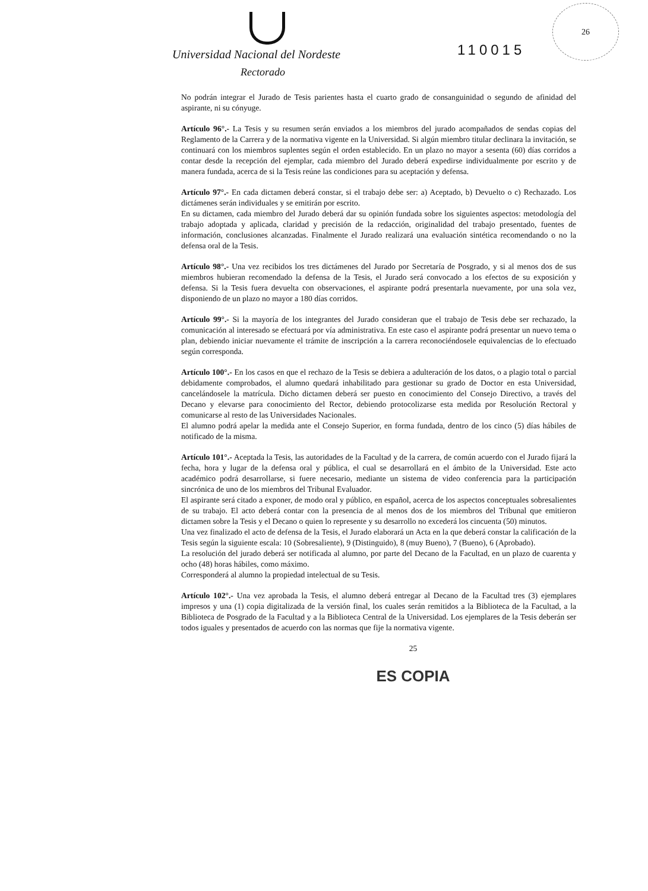Universidad Nacional del Nordeste
Rectorado
110015
26
No podrán integrar el Jurado de Tesis parientes hasta el cuarto grado de consanguinidad o segundo de afinidad del aspirante, ni su cónyuge.
Artículo 96°.- La Tesis y su resumen serán enviados a los miembros del jurado acompañados de sendas copias del Reglamento de la Carrera y de la normativa vigente en la Universidad. Si algún miembro titular declinara la invitación, se continuará con los miembros suplentes según el orden establecido. En un plazo no mayor a sesenta (60) días corridos a contar desde la recepción del ejemplar, cada miembro del Jurado deberá expedirse individualmente por escrito y de manera fundada, acerca de si la Tesis reúne las condiciones para su aceptación y defensa.
Artículo 97°.- En cada dictamen deberá constar, si el trabajo debe ser: a) Aceptado, b) Devuelto o c) Rechazado. Los dictámenes serán individuales y se emitirán por escrito.
En su dictamen, cada miembro del Jurado deberá dar su opinión fundada sobre los siguientes aspectos: metodología del trabajo adoptada y aplicada, claridad y precisión de la redacción, originalidad del trabajo presentado, fuentes de información, conclusiones alcanzadas. Finalmente el Jurado realizará una evaluación sintética recomendando o no la defensa oral de la Tesis.
Artículo 98°.- Una vez recibidos los tres dictámenes del Jurado por Secretaría de Posgrado, y si al menos dos de sus miembros hubieran recomendado la defensa de la Tesis, el Jurado será convocado a los efectos de su exposición y defensa. Si la Tesis fuera devuelta con observaciones, el aspirante podrá presentarla nuevamente, por una sola vez, disponiendo de un plazo no mayor a 180 días corridos.
Artículo 99°.- Si la mayoría de los integrantes del Jurado consideran que el trabajo de Tesis debe ser rechazado, la comunicación al interesado se efectuará por vía administrativa. En este caso el aspirante podrá presentar un nuevo tema o plan, debiendo iniciar nuevamente el trámite de inscripción a la carrera reconociéndosele equivalencias de lo efectuado según corresponda.
Artículo 100°.- En los casos en que el rechazo de la Tesis se debiera a adulteración de los datos, o a plagio total o parcial debidamente comprobados, el alumno quedará inhabilitado para gestionar su grado de Doctor en esta Universidad, cancelándosele la matrícula. Dicho dictamen deberá ser puesto en conocimiento del Consejo Directivo, a través del Decano y elevarse para conocimiento del Rector, debiendo protocolizarse esta medida por Resolución Rectoral y comunicarse al resto de las Universidades Nacionales.
El alumno podrá apelar la medida ante el Consejo Superior, en forma fundada, dentro de los cinco (5) días hábiles de notificado de la misma.
Artículo 101°.- Aceptada la Tesis, las autoridades de la Facultad y de la carrera, de común acuerdo con el Jurado fijará la fecha, hora y lugar de la defensa oral y pública, el cual se desarrollará en el ámbito de la Universidad. Este acto académico podrá desarrollarse, si fuere necesario, mediante un sistema de video conferencia para la participación sincrónica de uno de los miembros del Tribunal Evaluador.
El aspirante será citado a exponer, de modo oral y público, en español, acerca de los aspectos conceptuales sobresalientes de su trabajo. El acto deberá contar con la presencia de al menos dos de los miembros del Tribunal que emitieron dictamen sobre la Tesis y el Decano o quien lo represente y su desarrollo no excederá los cincuenta (50) minutos.
Una vez finalizado el acto de defensa de la Tesis, el Jurado elaborará un Acta en la que deberá constar la calificación de la Tesis según la siguiente escala: 10 (Sobresaliente), 9 (Distinguido), 8 (muy Bueno), 7 (Bueno), 6 (Aprobado).
La resolución del jurado deberá ser notificada al alumno, por parte del Decano de la Facultad, en un plazo de cuarenta y ocho (48) horas hábiles, como máximo.
Corresponderá al alumno la propiedad intelectual de su Tesis.
Artículo 102°.- Una vez aprobada la Tesis, el alumno deberá entregar al Decano de la Facultad tres (3) ejemplares impresos y una (1) copia digitalizada de la versión final, los cuales serán remitidos a la Biblioteca de la Facultad, a la Biblioteca de Posgrado de la Facultad y a la Biblioteca Central de la Universidad. Los ejemplares de la Tesis deberán ser todos iguales y presentados de acuerdo con las normas que fije la normativa vigente.
25
ES COPIA